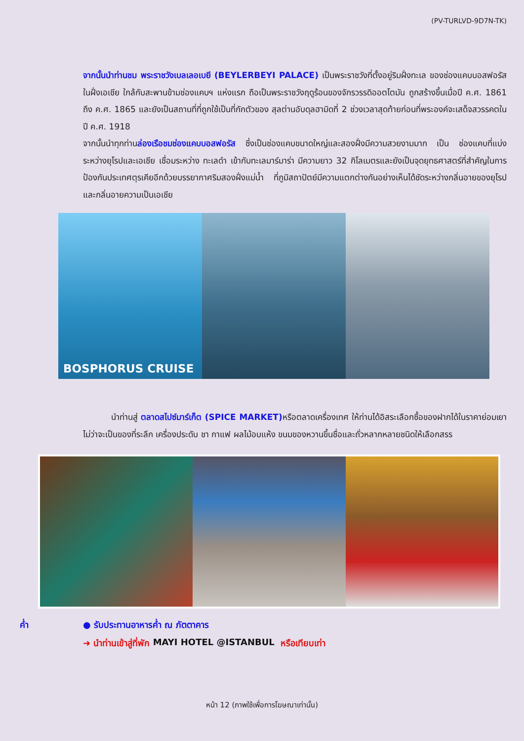(PV-TURLVD-9D7N-TK)
จากนั้นนำท่านชม พระราชวังเบลเลอเบยี (BEYLERBEYI PALACE) เป็นพระราชวังที่ตั้งอยู่ริมฝั่งทะเล ของช่องแคบบอสฟอรัสในฝั่งเอเชีย ใกล้กับสะพานข้ามช่องแคบฯ แห่งแรก ถือเป็นพระราชวังฤดูร้อนของจักรวรรดิออตโตมัน ถูกสร้างขึ้นเมื่อปี ค.ศ. 1861 ถึง ค.ศ. 1865 และยังเป็นสถานที่ที่ถูกใช้เป็นที่กักตัวของ สุลต่านอับดุลฮามิดที่ 2 ช่วงเวลาสุดท้ายก่อนที่พระองค์จะเสด็จสวรรคตในปี ค.ศ. 1918
จากนั้นนำทุกท่านล่องเรือชมช่องแคบบอสฟอรัส ซึ่งเป็นช่องแคบขนาดใหญ่และสองฝั่งมีความสวยงามมาก เป็น ช่องแคบที่แบ่งระหว่างยุโรปและเอเชีย เชื่อมระหว่าง ทะเลดำ เข้ากับทะเลมาร์มาร่า มีความยาว 32 กิโลเมตรและยังเป็นจุดยุทธศาสตร์ที่สำคัญในการป้องกันประเทศตุรเคียอีกด้วยบรรยากาศริมสองฝั่งแม่น้ำ ที่ภูมิสถาปัตย์มีความแตกต่างกันอย่างเห็นได้ชัดระหว่างกลิ่นอายของยุโรป และกลิ่นอายความเป็นเอเชีย
BOSPHORUS CRUISE
นำท่านสู่ ตลาดสไปซ์มาร์เก็ต (SPICE MARKET) หรือตลาดเครื่องเทศ ให้ท่านได้อิสระเลือกซื้อของฝากได้ในราคาย่อมเยา ไม่ว่าจะเป็นของที่ระลึก เครื่องประดับ ชา กาแฟ ผลไม้อบแห้ง ขนมของหวานขึ้นชื่อและถั่วหลากหลายชนิดให้เลือกสรร
ค่ำ ● รับประทานอาหารค่ำ ณ ภัตตาคาร
➜ นำท่านเข้าสู่ที่พัก MAYI HOTEL @ISTANBUL หรือเทียบเท่า
หน้า 12 (ภาพใช้เพื่อการโฆษณาเท่านั้น)